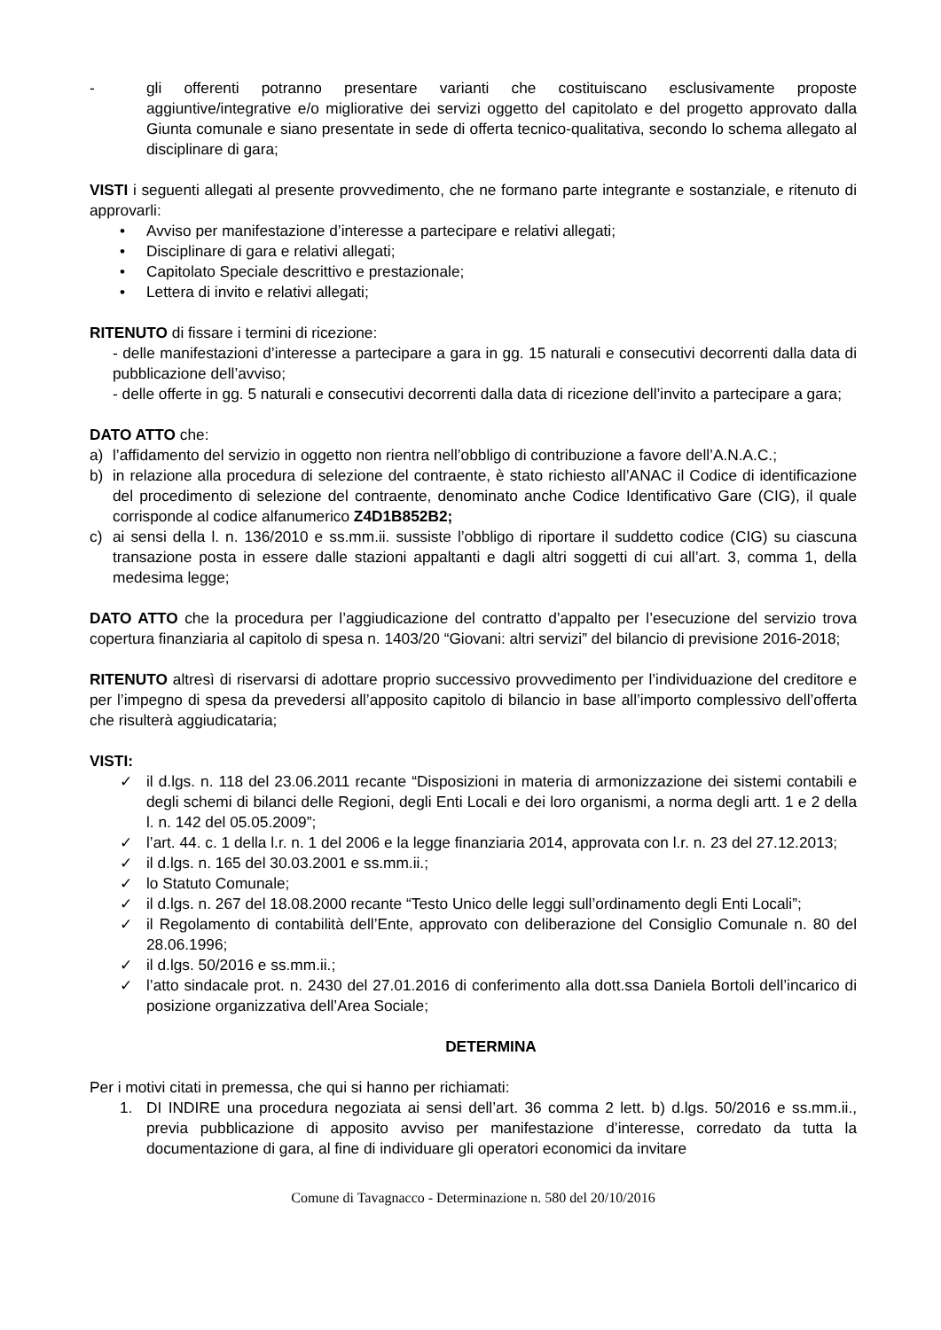- gli offerenti potranno presentare varianti che costituiscano esclusivamente proposte aggiuntive/integrative e/o migliorative dei servizi oggetto del capitolato e del progetto approvato dalla Giunta comunale e siano presentate in sede di offerta tecnico-qualitativa, secondo lo schema allegato al disciplinare di gara;
VISTI i seguenti allegati al presente provvedimento, che ne formano parte integrante e sostanziale, e ritenuto di approvarli:
• Avviso per manifestazione d’interesse a partecipare e relativi allegati;
• Disciplinare di gara e relativi allegati;
• Capitolato Speciale descrittivo e prestazionale;
• Lettera di invito e relativi allegati;
RITENUTO di fissare i termini di ricezione:
- delle manifestazioni d’interesse a partecipare a gara in gg. 15 naturali e consecutivi decorrenti dalla data di pubblicazione dell’avviso;
- delle offerte in gg. 5 naturali e consecutivi decorrenti dalla data di ricezione dell’invito a partecipare a gara;
DATO ATTO che:
a) l’affidamento del servizio in oggetto non rientra nell’obbligo di contribuzione a favore dell’A.N.A.C.;
b) in relazione alla procedura di selezione del contraente, è stato richiesto all’ANAC il Codice di identificazione del procedimento di selezione del contraente, denominato anche Codice Identificativo Gare (CIG), il quale corrisponde al codice alfanumerico Z4D1B852B2;
c) ai sensi della l. n. 136/2010 e ss.mm.ii. sussiste l’obbligo di riportare il suddetto codice (CIG) su ciascuna transazione posta in essere dalle stazioni appaltanti e dagli altri soggetti di cui all’art. 3, comma 1, della medesima legge;
DATO ATTO che la procedura per l’aggiudicazione del contratto d’appalto per l’esecuzione del servizio trova copertura finanziaria al capitolo di spesa n. 1403/20 “Giovani: altri servizi” del bilancio di previsione 2016-2018;
RITENUTO altresì di riservarsi di adottare proprio successivo provvedimento per l’individuazione del creditore e per l’impegno di spesa da prevedersi all’apposito capitolo di bilancio in base all’importo complessivo dell’offerta che risulterà aggiudicataria;
VISTI:
✓ il d.lgs. n. 118 del 23.06.2011 recante “Disposizioni in materia di armonizzazione dei sistemi contabili e degli schemi di bilanci delle Regioni, degli Enti Locali e dei loro organismi, a norma degli artt. 1 e 2 della l. n. 142 del 05.05.2009”;
✓ l’art. 44. c. 1 della l.r. n. 1 del 2006 e la legge finanziaria 2014, approvata con l.r. n. 23 del 27.12.2013;
✓ il d.lgs. n. 165 del 30.03.2001 e ss.mm.ii.;
✓ lo Statuto Comunale;
✓ il d.lgs. n. 267 del 18.08.2000 recante “Testo Unico delle leggi sull’ordinamento degli Enti Locali”;
✓ il Regolamento di contabilità dell’Ente, approvato con deliberazione del Consiglio Comunale n. 80 del 28.06.1996;
✓ il d.lgs. 50/2016 e ss.mm.ii.;
✓ l’atto sindacale prot. n. 2430 del 27.01.2016 di conferimento alla dott.ssa Daniela Bortoli dell’incarico di posizione organizzativa dell’Area Sociale;
DETERMINA
Per i motivi citati in premessa, che qui si hanno per richiamati:
1. DI INDIRE una procedura negoziata ai sensi dell’art. 36 comma 2 lett. b) d.lgs. 50/2016 e ss.mm.ii., previa pubblicazione di apposito avviso per manifestazione d’interesse, corredato da tutta la documentazione di gara, al fine di individuare gli operatori economici da invitare
Comune di Tavagnacco - Determinazione n. 580 del 20/10/2016